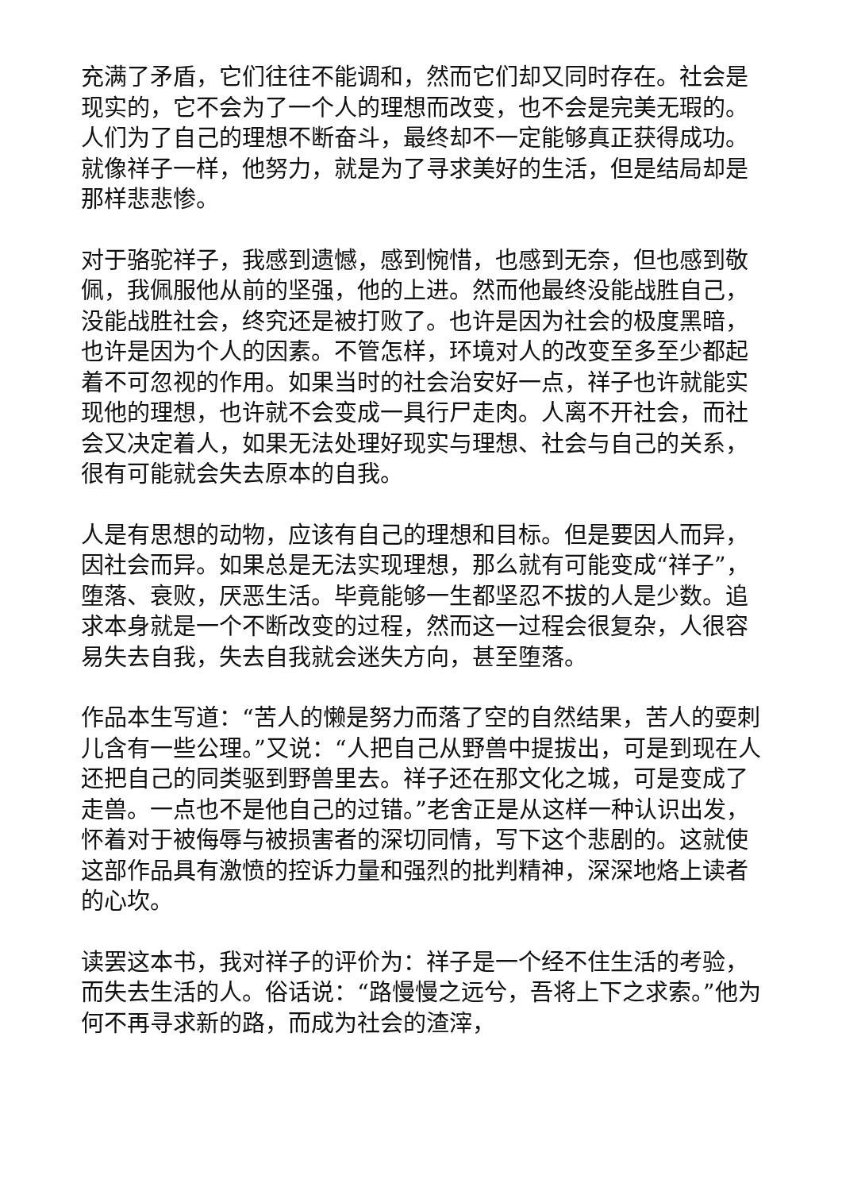充满了矛盾，它们往往不能调和，然而它们却又同时存在。社会是现实的，它不会为了一个人的理想而改变，也不会是完美无瑕的。人们为了自己的理想不断奋斗，最终却不一定能够真正获得成功。就像祥子一样，他努力，就是为了寻求美好的生活，但是结局却是那样悲悲惨。
对于骆驼祥子，我感到遗憾，感到惋惜，也感到无奈，但也感到敬佩，我佩服他从前的坚强，他的上进。然而他最终没能战胜自己，没能战胜社会，终究还是被打败了。也许是因为社会的极度黑暗，也许是因为个人的因素。不管怎样，环境对人的改变至多至少都起着不可忽视的作用。如果当时的社会治安好一点，祥子也许就能实现他的理想，也许就不会变成一具行尸走肉。人离不开社会，而社会又决定着人，如果无法处理好现实与理想、社会与自己的关系，很有可能就会失去原本的自我。
人是有思想的动物，应该有自己的理想和目标。但是要因人而异，因社会而异。如果总是无法实现理想，那么就有可能变成“祥子”，堕落、衰败，厌恶生活。毕竟能够一生都坚忍不拔的人是少数。追求本身就是一个不断改变的过程，然而这一过程会很复杂，人很容易失去自我，失去自我就会迷失方向，甚至堕落。
作品本生写道：“苦人的懒是努力而落了空的自然结果，苦人的耍刺儿含有一些公理。”又说：“人把自己从野兽中提拔出，可是到现在人还把自己的同类驱到野兽里去。祥子还在那文化之城，可是变成了走兽。一点也不是他自己的过错。”老舍正是从这样一种认识出发，怀着对于被侮辱与被损害者的深切同情，写下这个悲剧的。这就使这部作品具有激愤的控诉力量和强烈的批判精神，深深地烙上读者的心坎。
读罢这本书，我对祥子的评价为：祥子是一个经不住生活的考验，而失去生活的人。俗话说：“路慢慢之远兮，吾将上下之求索。”他为何不再寻求新的路，而成为社会的渣滓，